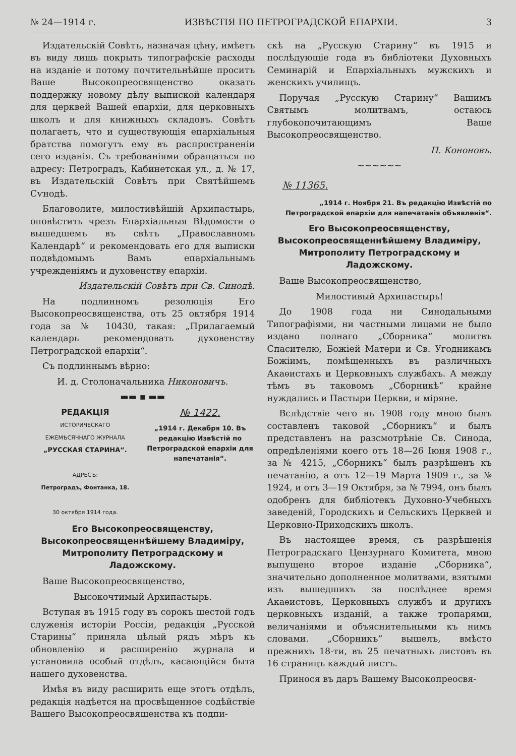№ 24—1914 г. ИЗВѢСТІЯ ПО ПЕТРОГРАДСКОЙ ЕПАРХІИ. 3
Издательскій Совѣтъ, назначая цѣну, имѣетъ въ виду лишь покрыть типографскіе расходы на изданіе и потому почтительнѣйше проситъ Ваше Высокопреосвященство оказать поддержку новому дѣлу выпиской календаря для церквей Вашей епархіи, для церковныхъ школъ и для книжныхъ складовъ. Совѣтъ полагаетъ, что и существующія епархіальныя братства помогутъ ему въ распространеніи сего изданія. Съ требованіями обращаться по адресу: Петроградъ, Кабинетская ул., д. № 17, въ Издательскій Совѣтъ при Святѣйшемъ Сѵнодѣ.
Благоволите, милостивѣйшій Архипастырь, оповѣстить чрезъ Епархіальныя Вѣдомости о вышедшемъ въ свѣтъ „Православномъ Календарѣ“ и рекомендовать его для выписки подвѣдомымъ Вамъ епархіальнымъ учрежденіямъ и духовенству епархіи.
Издательскій Совѣтъ при Св. Синодѣ.
На подлинномъ резолюція Его Высокопреосвященства, отъ 25 октября 1914 года за № 10430, такая: „Прилагаемый календарь рекомендовать духовенству Петроградской епархіи“.
Съ подлиннымъ вѣрно:
И. д. Столоначальника Никоновичъ.
▬▬ ▪ ▬▬
РЕДАКЦІЯ
ИСТОРИЧЕСКАГО
ЕЖЕМѢСЯЧНАГО ЖУРНАЛА
„РУССКАЯ СТАРИНА“.
АДРЕСЪ:
Петроградъ, Фонтанка, 18.
30 октября 1914 года.
№ 1422.
„1914 г. Декабря 10. Въ редакцію Извѣстій по Петроградской епархіи для напечатанія“.
Его Высокопреосвященству, Высокопреосвященнѣйшему Владиміру, Митрополиту Петроградскому и Ладожскому.
Ваше Высокопреосвященство,
Высокочтимый Архипастырь.
Вступая въ 1915 году въ сорокъ шестой годъ служенія исторіи Россіи, редакція „Русской Старины“ приняла цѣлый рядъ мѣръ къ обновленію и расширенію журнала и установила особый отдѣлъ, касающійся быта нашего духовенства.
Имѣя въ виду расширить еще этотъ отдѣлъ, редакція надѣется на просвѣщенное содѣйствіе Вашего Высокопреосвященства къ подпи-
скѣ на „Русскую Старину“ въ 1915 и послѣдующіе года въ библіотеки Духовныхъ Семинарій и Епархіальныхъ мужскихъ и женскихъ училищъ.
Поручая „Русскую Старину“ Вашимъ Святымъ молитвамъ, остаюсь глубокопочитающимъ Ваше Высокопреосвященство.
П. Кононовъ.
~~~~~~
№ 11365.
„1914 г. Ноября 21. Въ редакцію Извѣстій по Петроградской епархіи для напечатанія объявленія“.
Его Высокопреосвященству, Высокопреосвященнѣйшему Владиміру, Митрополиту Петроградскому и Ладожскому.
Ваше Высокопреосвященство,
Милостивый Архипастырь!
До 1908 года ни Синодальными Типографіями, ни частными лицами не было издано полнаго „Сборника“ молитвъ Спасителю, Божіей Матери и Св. Угодникамъ Божіимъ, помѣщенныхъ въ различныхъ Акаѳистахъ и Церковныхъ службахъ. А между тѣмъ въ таковомъ „Сборникѣ“ крайне нуждались и Пастыри Церкви, и міряне.
Вслѣдствіе чего въ 1908 году мною былъ составленъ таковой „Сборникъ“ и былъ представленъ на разсмотрѣніе Св. Синода, опредѣленіями коего отъ 18—26 Іюня 1908 г., за № 4215, „Сборникъ“ былъ разрѣшенъ къ печатанію, а отъ 12—19 Марта 1909 г., за № 1924, и отъ 3—19 Октября, за № 7994, онъ былъ одобренъ для библіотекъ Духовно-Учебныхъ заведеній, Городскихъ и Сельскихъ Церквей и Церковно-Приходскихъ школъ.
Въ настоящее время, съ разрѣшенія Петроградскаго Цензурнаго Комитета, мною выпущено второе изданіе „Сборника“, значительно дополненное молитвами, взятыми изъ вышедшихъ за послѣднее время Акаѳистовъ, Церковныхъ службъ и другихъ церковныхъ изданій, а также тропарями, величаніями и объяснительными къ нимъ словами. „Сборникъ“ вышелъ, вмѣсто прежнихъ 18-ти, въ 25 печатныхъ листовъ въ 16 страницъ каждый листъ.
Принося въ даръ Вашему Высокопреосвя-